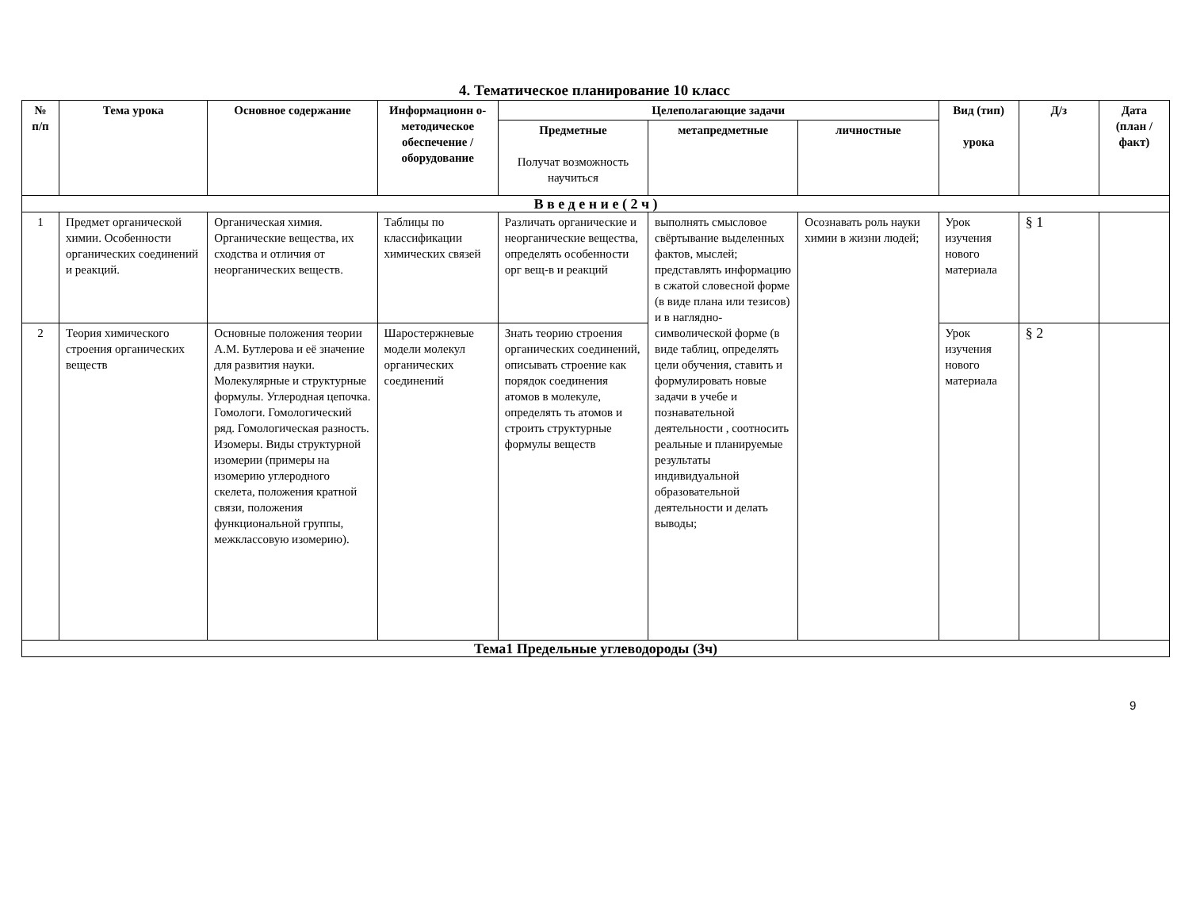4. Тематическое планирование 10 класс
| № п/п | Тема урока | Основное содержание | Информационн о-методическое обеспечение / оборудование | Целеполагающие задачи | | | Вид (тип) урока | Д/з | Дата (план / факт) |
| --- | --- | --- | --- | --- | --- | --- | --- | --- | --- |
| | | | | Предметные Получат возможность научиться | метапредметные | личностные | | | |
| В в е д е н и е ( 2 ч ) | | | | | | | | | |
| 1 | Предмет органической химии. Особенности органических соединений и реакций. | Органическая химия. Органические вещества, их сходства и отличия от неорганических веществ. | Таблицы по классификации химических связей | Различать органические и неорганические вещества, определять особенности орг вещ-в и реакций | выполнять смысловое свёртывание выделенных фактов, мыслей; представлять информацию в сжатой словесной форме (в виде плана или тезисов) и в наглядно-символической форме (в виде таблиц, определять цели обучения, ставить и формулировать новые задачи в учебе и познавательной деятельности , соотносить реальные и планируемые результаты индивидуальной образовательной деятельности и делать выводы; | Осознавать роль науки химии в жизни людей; | Урок изучения нового материала | § 1 | |
| 2 | Теория химического строения органических веществ | Основные положения теории А.М. Бутлерова и её значение для развития науки. Молекулярные и структурные формулы. Углеродная цепочка. Гомологи. Гомологический ряд. Гомологическая разность. Изомеры. Виды структурной изомерии (примеры на изомерию углеродного скелета, положения кратной связи, положения функциональной группы, межклассовую изомерию). | Шаростержневые модели молекул органических соединений | Знать теорию строения органических соединений, описывать строение как порядок соединения атомов в молекуле, определять ть атомов и строить структурные формулы веществ | | | Урок изучения нового материала | § 2 | |
| Тема1 Предельные углеводороды (3ч) | | | | | | | | | |
9